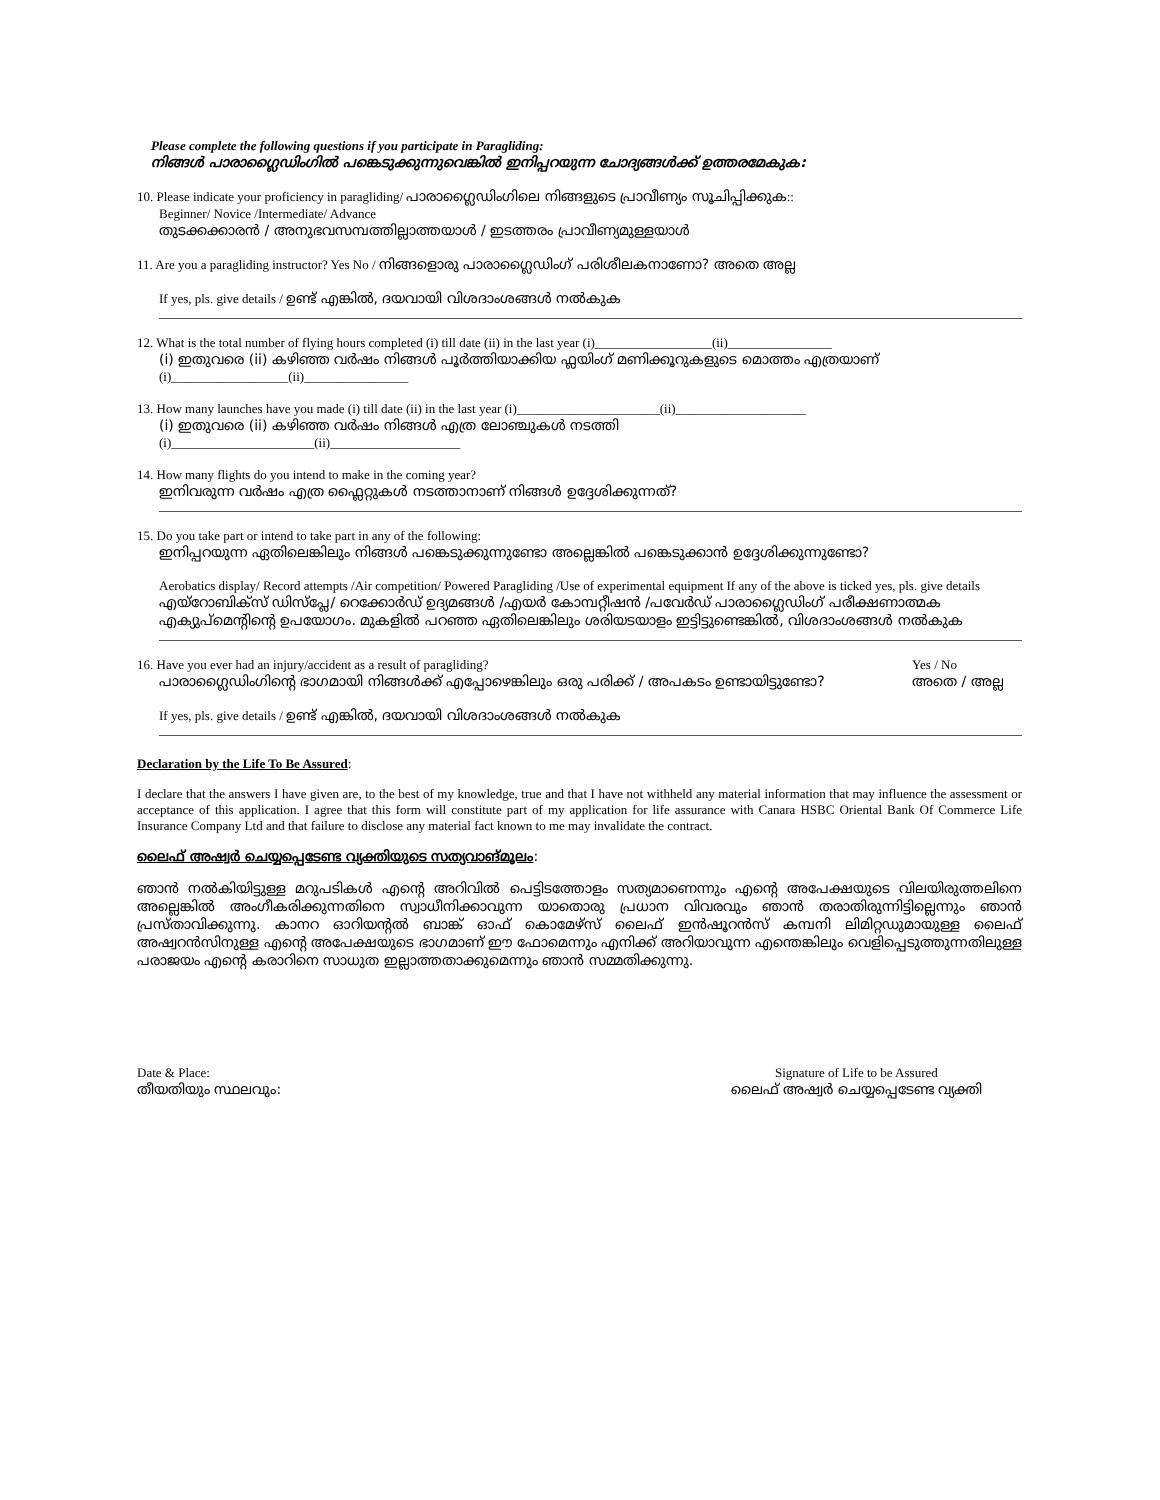Please complete the following questions if you participate in Paragliding:
നിങ്ങൾ പാരാഗ്ലൈഡിംഗിൽ പങ്കെടുക്കുന്നുവെങ്കിൽ ഇനിപ്പറയുന്ന ചോദ്യങ്ങൾക്ക് ഉത്തരമേകുക:
10. Please indicate your proficiency in paragliding/ പാരാഗ്ലൈഡിംഗിലെ നിങ്ങളുടെ പ്രാവീണ്യം സൂചിപ്പിക്കുക::
Beginner/ Novice /Intermediate/ Advance
തുടക്കക്കാരൻ / അനുഭവസമ്പത്തില്ലാത്തയാൾ / ഇടത്തരം പ്രാവീണ്യമുള്ളയാൾ
11. Are you a paragliding instructor? Yes No / നിങ്ങളൊരു പാരാഗ്ലൈഡിംഗ് പരിശീലകനാണോ? അതെ അല്ല
If yes, pls. give details / ഉണ്ട് എങ്കിൽ, ദയവായി വിശദാംശങ്ങൾ നൽകുക
12. What is the total number of flying hours completed (i) till date (ii) in the last year (i)__________________(ii)________________
(i) ഇതുവരെ (ii) കഴിഞ്ഞ വർഷം നിങ്ങൾ പൂർത്തിയാക്കിയ ഫ്ലയിംഗ് മണിക്കൂറുകളുടെ മൊത്തം എത്രയാണ്
(i)__________________(ii)________________
13. How many launches have you made (i) till date (ii) in the last year (i)______________________(ii)____________________
(i) ഇതുവരെ (ii) കഴിഞ്ഞ വർഷം നിങ്ങൾ എത്ര ലോഞ്ചുകൾ നടത്തി
(i)______________________(ii)____________________
14. How many flights do you intend to make in the coming year?
ഇനിവരുന്ന വർഷം എത്ര ഫ്ലൈറ്റുകൾ നടത്താനാണ് നിങ്ങൾ ഉദ്ദേശിക്കുന്നത്?
15. Do you take part or intend to take part in any of the following:
ഇനിപ്പറയുന്ന ഏതിലെങ്കിലും നിങ്ങൾ പങ്കെടുക്കുന്നുണ്ടോ അല്ലെങ്കിൽ പങ്കെടുക്കാൻ ഉദ്ദേശിക്കുന്നുണ്ടോ?
Aerobatics display/ Record attempts /Air competition/ Powered Paragliding /Use of experimental equipment If any of the above is ticked yes, pls. give details
എയ്റോബിക്സ് ഡിസ്പ്ലേ/ റെക്കോർഡ് ഉദ്യമങ്ങൾ /എയർ കോമ്പറ്റീഷൻ /പവേർഡ് പാരാഗ്ലൈഡിംഗ് പരീക്ഷണാത്മക എക്യുപ്മെന്റിന്റെ ഉപയോഗം. മുകളിൽ പറഞ്ഞ ഏതിലെങ്കിലും ശരിയടയാളം ഇട്ടിട്ടുണ്ടെങ്കിൽ, വിശദാംശങ്ങൾ നൽകുക
16. Have you ever had an injury/accident as a result of paragliding?
Yes / No
പാരാഗ്ലൈഡിംഗിന്റെ ഭാഗമായി നിങ്ങൾക്ക് എപ്പോഴെങ്കിലും ഒരു പരിക്ക് / അപകടം ഉണ്ടായിട്ടുണ്ടോ?
അതെ / അല്ല
If yes, pls. give details / ഉണ്ട് എങ്കിൽ, ദയവായി വിശദാംശങ്ങൾ നൽകുക
Declaration by the Life To Be Assured:
I declare that the answers I have given are, to the best of my knowledge, true and that I have not withheld any material information that may influence the assessment or acceptance of this application. I agree that this form will constitute part of my application for life assurance with Canara HSBC Oriental Bank Of Commerce Life Insurance Company Ltd and that failure to disclose any material fact known to me may invalidate the contract.
ലൈഫ് അഷ്വർ ചെയ്യപ്പെടേണ്ട വ്യക്തിയുടെ സത്യവാങ്മൂലം:
ഞാൻ നൽകിയിട്ടുള്ള മറുപടികൾ എന്റെ അറിവിൽ പെട്ടിടത്തോളം സത്യമാണെന്നും എന്റെ അപേക്ഷയുടെ വിലയിരുത്തലിനെ അല്ലെങ്കിൽ അംഗീകരിക്കുന്നതിനെ സ്വാധീനിക്കാവുന്ന യാതൊരു പ്രധാന വിവരവും ഞാൻ തരാതിരുന്നിട്ടില്ലെന്നും ഞാൻ പ്രസ്താവിക്കുന്നു. കാനറ ഓറിയന്റൽ ബാങ്ക് ഓഫ് കൊമേഴ്സ് ലൈഫ് ഇൻഷൂറൻസ് കമ്പനി ലിമിറ്റഡുമായുള്ള ലൈഫ് അഷ്വറൻസിനുള്ള എന്റെ അപേക്ഷയുടെ ഭാഗമാണ് ഈ ഫോമെന്നും എനിക്ക് അറിയാവുന്ന എന്തെങ്കിലും വെളിപ്പെടുത്തുന്നതിലുള്ള പരാജയം എന്റെ കരാറിനെ സാധുത ഇല്ലാത്തതാക്കുമെന്നും ഞാൻ സമ്മതിക്കുന്നു.
Date & Place:
തീയതിയും സ്ഥലവും:
Signature of Life to be Assured
ലൈഫ് അഷ്വർ ചെയ്യപ്പെടേണ്ട വ്യക്തി